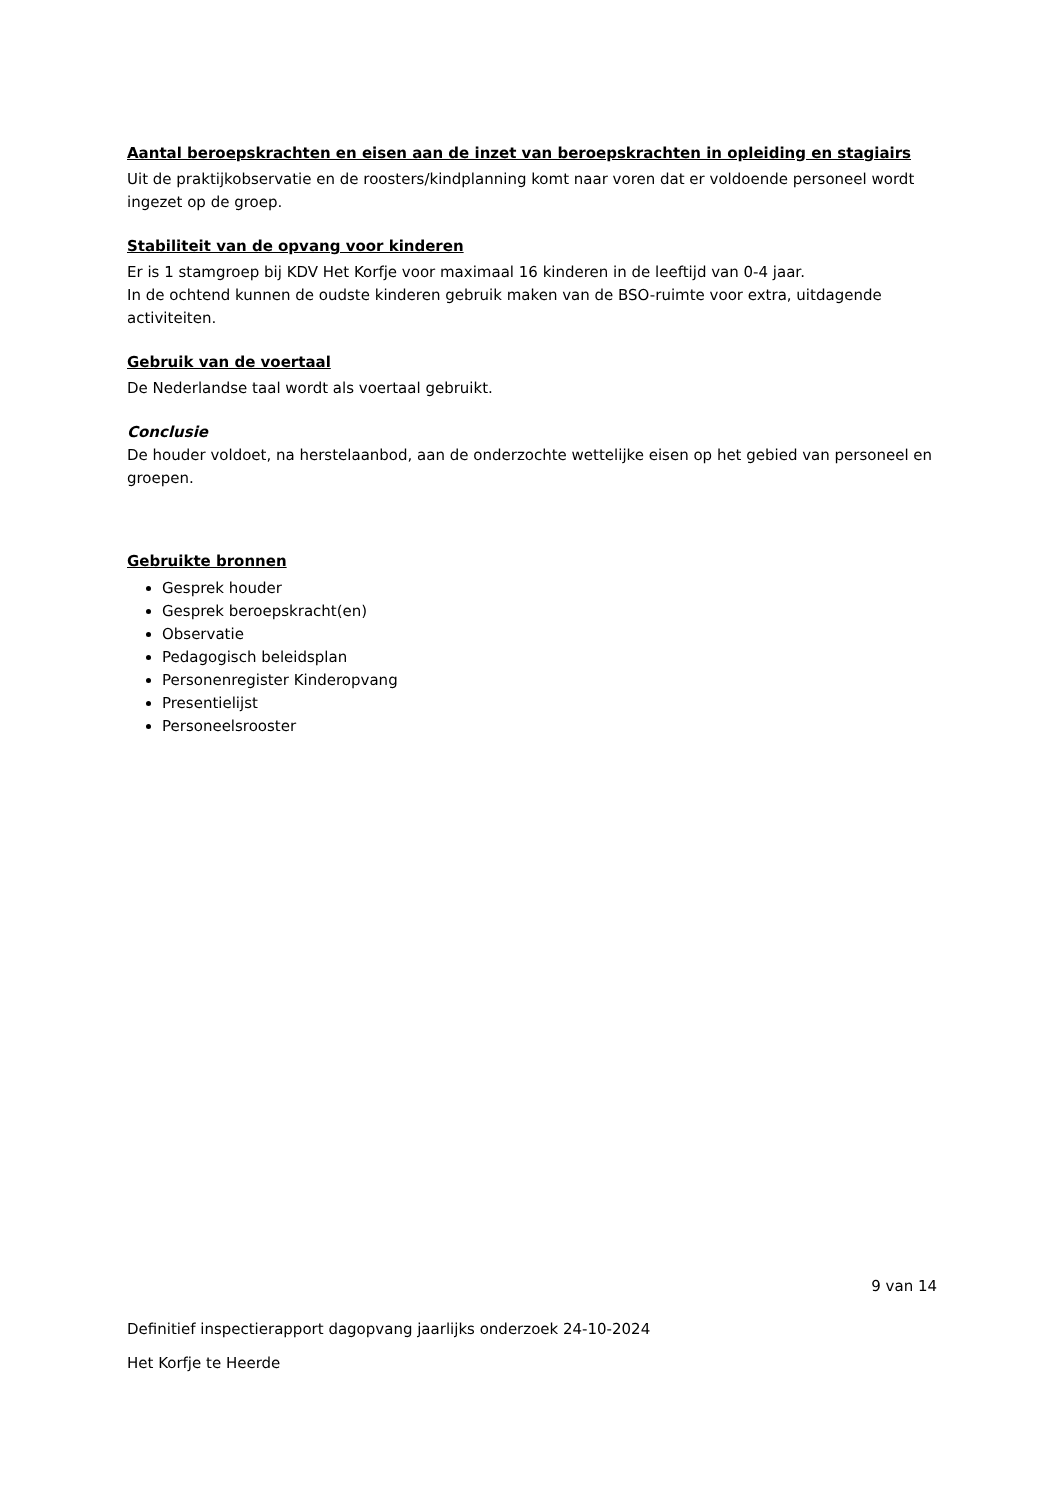Aantal beroepskrachten en eisen aan de inzet van beroepskrachten in opleiding en stagiairs
Uit de praktijkobservatie en de roosters/kindplanning komt naar voren dat er voldoende personeel wordt ingezet op de groep.
Stabiliteit van de opvang voor kinderen
Er is 1 stamgroep bij KDV Het Korfje voor maximaal 16 kinderen in de leeftijd van 0-4 jaar.
In de ochtend kunnen de oudste kinderen gebruik maken van de BSO-ruimte voor extra, uitdagende activiteiten.
Gebruik van de voertaal
De Nederlandse taal wordt als voertaal gebruikt.
Conclusie
De houder voldoet, na herstelaanbod, aan de onderzochte wettelijke eisen op het gebied van personeel en groepen.
Gebruikte bronnen
Gesprek houder
Gesprek beroepskracht(en)
Observatie
Pedagogisch beleidsplan
Personenregister Kinderopvang
Presentielijst
Personeelsrooster
9 van 14
Definitief inspectierapport dagopvang jaarlijks onderzoek 24-10-2024
Het Korfje te Heerde